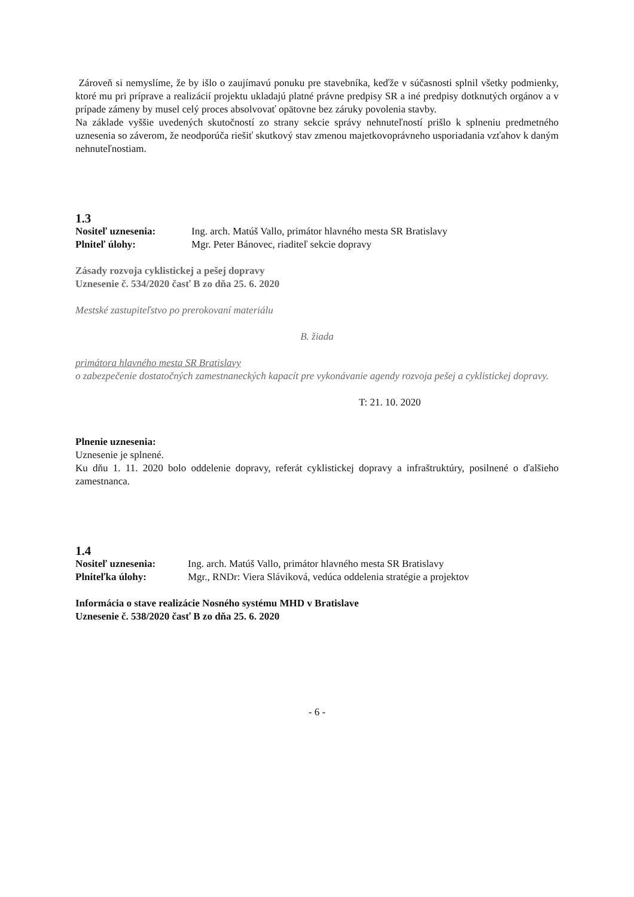Zároveň si nemyslíme, že by išlo o zaujímavú ponuku pre stavebníka, keďže v súčasnosti splnil všetky podmienky, ktoré mu pri príprave a realizácií projektu ukladajú platné právne predpisy SR a iné predpisy dotknutých orgánov a v prípade zámeny by musel celý proces absolvovať opätovne bez záruky povolenia stavby.
Na základe vyššie uvedených skutočností zo strany sekcie správy nehnuteľností prišlo k splneniu predmetného uznesenia so záverom, že neodporúča riešiť skutkový stav zmenou majetkovoprávneho usporiadania vzťahov k daným nehnuteľnostiam.
1.3
Nositeľ uznesenia: Ing. arch. Matúš Vallo, primátor hlavného mesta SR Bratislavy
Plniteľ úlohy: Mgr. Peter Bánovec, riaditeľ sekcie dopravy
Zásady rozvoja cyklistickej a pešej dopravy
Uznesenie č. 534/2020 časť B zo dňa 25. 6. 2020
Mestské zastupiteľstvo po prerokovaní materiálu
B. žiada
primátora hlavného mesta SR Bratislavy
o zabezpečenie dostatočných zamestnaneckých kapacít pre vykonávanie agendy rozvoja pešej a cyklistickej dopravy.
T: 21. 10. 2020
Plnenie uznesenia:
Uznesenie je splnené.
Ku dňu 1. 11. 2020 bolo oddelenie dopravy, referát cyklistickej dopravy a infraštruktúry, posilnené o ďalšieho zamestnanca.
1.4
Nositeľ uznesenia: Ing. arch. Matúš Vallo, primátor hlavného mesta SR Bratislavy
Plniteľka úlohy: Mgr., RNDr: Viera Sláviková, vedúca oddelenia stratégie a projektov
Informácia o stave realizácie Nosného systému MHD v Bratislave
Uznesenie č. 538/2020 časť B zo dňa 25. 6. 2020
- 6 -